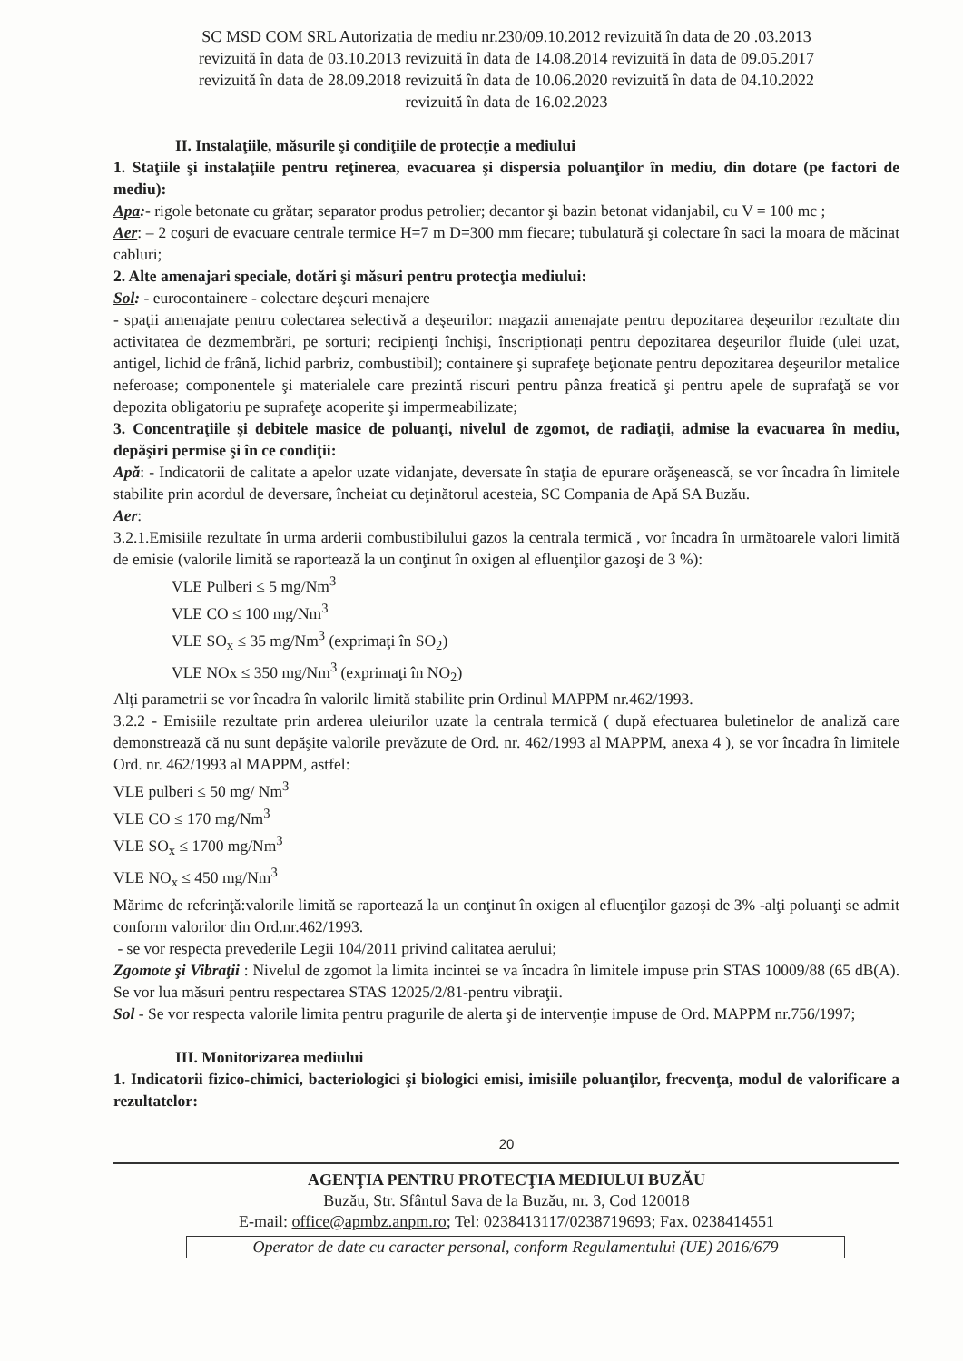SC MSD COM SRL Autorizatia de mediu nr.230/09.10.2012 revizuită în data de 20 .03.2013
revizuită în data de 03.10.2013 revizuită în data de 14.08.2014 revizuită în data de 09.05.2017
revizuită în data de 28.09.2018 revizuită în data de 10.06.2020 revizuită în data de 04.10.2022
revizuită în data de 16.02.2023
II. Instalaţiile, măsurile şi condiţiile de protecţie a mediului
1. Staţiile şi instalaţiile pentru reţinerea, evacuarea şi dispersia poluanţilor în mediu, din dotare (pe factori de mediu):
Apa:- rigole betonate cu grătar; separator produs petrolier; decantor şi bazin betonat vidanjabil, cu V = 100 mc ;
Aer: – 2 coşuri de evacuare centrale termice H=7 m D=300 mm fiecare; tubulatură şi colectare în saci la moara de măcinat cabluri;
2. Alte amenajari speciale, dotări şi măsuri pentru protecţia mediului:
Sol: - eurocontainere - colectare deşeuri menajere
- spaţii amenajate pentru colectarea selectivă a deşeurilor: magazii amenajate pentru depozitarea deşeurilor rezultate din activitatea de dezmembrări, pe sorturi; recipienţi închişi, înscripționați pentru depozitarea deşeurilor fluide (ulei uzat, antigel, lichid de frână, lichid parbriz, combustibil); containere şi suprafeţe beţionate pentru depozitarea deşeurilor metalice neferoase; componentele şi materialele care prezintă riscuri pentru pânza freatică şi pentru apele de suprafaţă se vor depozita obligatoriu pe suprafeţe acoperite şi impermeabilizate;
3. Concentraţiile şi debitele masice de poluanţi, nivelul de zgomot, de radiaţii, admise la evacuarea în mediu, depăşiri permise şi în ce condiţii:
Apă: - Indicatorii de calitate a apelor uzate vidanjate, deversate în staţia de epurare orăşenească, se vor încadra în limitele stabilite prin acordul de deversare, încheiat cu deţinătorul acesteia, SC Compania de Apă SA Buzău.
Aer:
3.2.1.Emisiile rezultate în urma arderii combustibilului gazos la centrala termică , vor încadra în următoarele valori limită de emisie (valorile limită se raportează la un conţinut în oxigen al efluenţilor gazoşi de 3 %):
VLE Pulberi ≤ 5 mg/Nm<sup>3</sup>
VLE CO ≤ 100 mg/Nm<sup>3</sup>
VLE SO<sub>x</sub> ≤ 35 mg/Nm<sup>3</sup> (exprimaţi în SO<sub>2</sub>)
VLE NOx ≤ 350 mg/Nm<sup>3</sup> (exprimaţi în NO<sub>2</sub>)
Alţi parametrii se vor încadra în valorile limită stabilite prin Ordinul MAPPM nr.462/1993.
3.2.2 - Emisiile rezultate prin arderea uleiurilor uzate la centrala termică ( după efectuarea buletinelor de analiză care demonstrează că nu sunt depăşite valorile prevăzute de Ord. nr. 462/1993 al MAPPM, anexa 4 ), se vor încadra în limitele Ord. nr. 462/1993 al MAPPM, astfel:
VLE pulberi ≤ 50 mg/ Nm<sup>3</sup>
VLE CO ≤ 170 mg/Nm<sup>3</sup>
VLE SO<sub>x</sub> ≤ 1700 mg/Nm<sup>3</sup>
VLE NO<sub>x</sub> ≤ 450 mg/Nm<sup>3</sup>
Mărime de referinţă:valorile limită se raportează la un conţinut în oxigen al efluenţilor gazoşi de 3% -alţi poluanţi se admit conform valorilor din Ord.nr.462/1993.
- se vor respecta prevederile Legii 104/2011 privind calitatea aerului;
Zgomote şi Vibraţii : Nivelul de zgomot la limita incintei se va încadra în limitele impuse prin STAS 10009/88 (65 dB(A). Se vor lua măsuri pentru respectarea STAS 12025/2/81-pentru vibraţii.
Sol - Se vor respecta valorile limita pentru pragurile de alerta şi de intervenţie impuse de Ord. MAPPM nr.756/1997;
III. Monitorizarea mediului
1. Indicatorii fizico-chimici, bacteriologici şi biologici emisi, imisiile poluanţilor, frecvenţa, modul de valorificare a rezultatelor:
20
AGENŢIA PENTRU PROTECŢIA MEDIULUI BUZĂU
Buzău, Str. Sfântul Sava de la Buzău, nr. 3, Cod 120018
E-mail: office@apmbz.anpm.ro; Tel: 0238413117/0238719693; Fax. 0238414551
Operator de date cu caracter personal, conform Regulamentului (UE) 2016/679